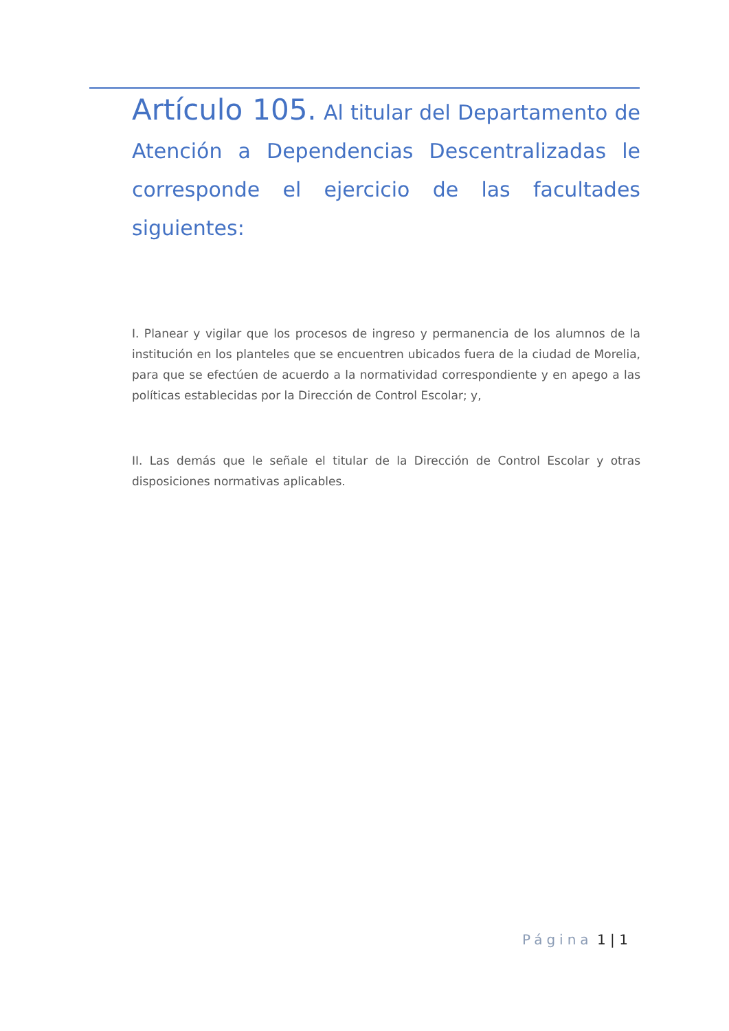Artículo 105. Al titular del Departamento de Atención a Dependencias Descentralizadas le corresponde el ejercicio de las facultades siguientes:
I. Planear y vigilar que los procesos de ingreso y permanencia de los alumnos de la institución en los planteles que se encuentren ubicados fuera de la ciudad de Morelia, para que se efectúen de acuerdo a la normatividad correspondiente y en apego a las políticas establecidas por la Dirección de Control Escolar; y,
II. Las demás que le señale el titular de la Dirección de Control Escolar y otras disposiciones normativas aplicables.
Página 1 | 1